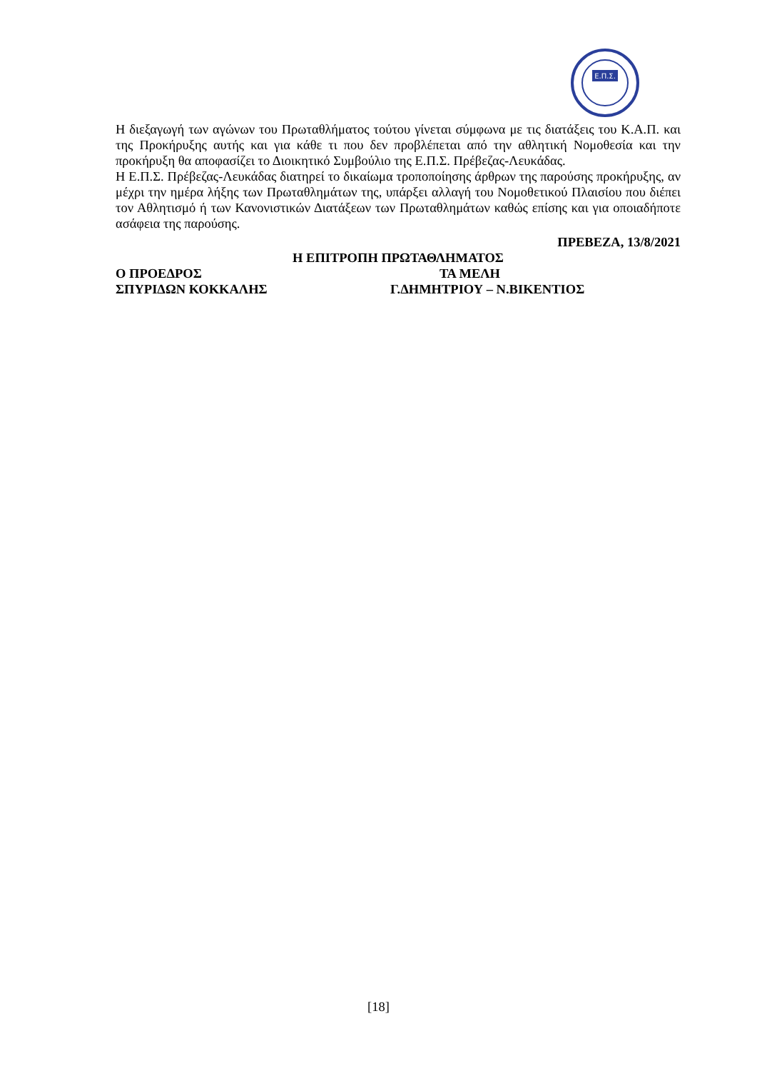Ε.Π.Σ.
Η διεξαγωγή των αγώνων του Πρωταθλήματος τούτου γίνεται σύμφωνα με τις διατάξεις του Κ.Α.Π. και της Προκήρυξης αυτής και για κάθε τι που δεν προβλέπεται από την αθλητική Νομοθεσία και την προκήρυξη θα αποφασίζει το Διοικητικό Συμβούλιο της Ε.Π.Σ. Πρέβεζας-Λευκάδας.
Η Ε.Π.Σ. Πρέβεζας-Λευκάδας διατηρεί το δικαίωμα τροποποίησης άρθρων της παρούσης προκήρυξης, αν μέχρι την ημέρα λήξης των Πρωταθλημάτων της, υπάρξει αλλαγή του Νομοθετικού Πλαισίου που διέπει τον Αθλητισμό ή των Κανονιστικών Διατάξεων των Πρωταθλημάτων καθώς επίσης και για οποιαδήποτε ασάφεια της παρούσης.
ΠΡΕΒΕΖΑ, 13/8/2021
Η ΕΠΙΤΡΟΠΗ ΠΡΩΤΑΘΛΗΜΑΤΟΣ
Ο ΠΡΟΕΔΡΟΣ ΤΑ ΜΕΛΗ
ΣΠΥΡΙΔΩΝ ΚΟΚΚΑΛΗΣ Γ.ΔΗΜΗΤΡΙΟΥ – Ν.ΒΙΚΕΝΤΙΟΣ
[18]